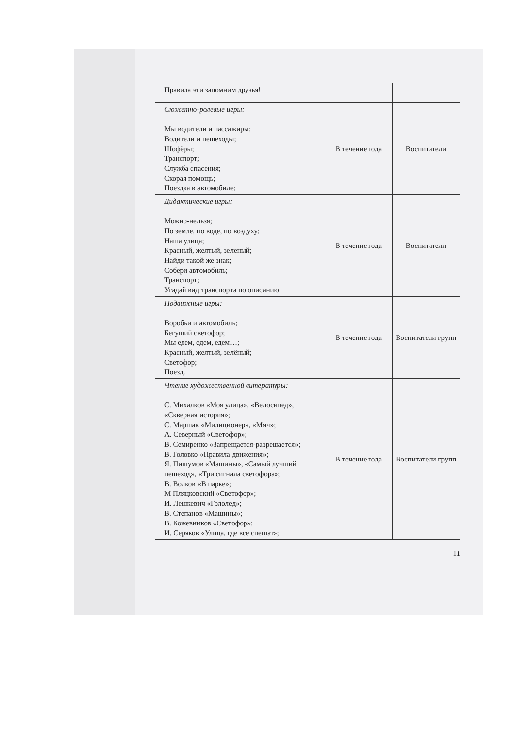| Правила эти запомним друзья! | | |
| Сюжетно-ролевые игры: Мы водители и пассажиры; Водители и пешеходы; Шофёры; Транспорт; Служба спасения; Скорая помощь; Поездка в автомобиле; | В течение года | Воспитатели |
| Дидактические игры: Можно-нельзя; По земле, по воде, по воздуху; Наша улица; Красный, желтый, зеленый; Найди такой же знак; Собери автомобиль; Транспорт; Угадай вид транспорта по описанию | В течение года | Воспитатели |
| Подвижные игры: Воробьи и автомобиль; Бегущий светофор; Мы едем, едем, едем…; Красный, желтый, зелёный; Светофор; Поезд. | В течение года | Воспитатели групп |
| Чтение художественной литературы: С. Михалков «Моя улица», «Велосипед», «Скверная история»; С. Маршак «Милиционер», «Мяч»; А. Северный «Светофор»; В. Семиренко «Запрещается-разрешается»; В. Головко «Правила движения»; Я. Пишумов «Машины», «Самый лучший пешеход», «Три сигнала светофора»; В. Волков «В парке»; М Пляцковский «Светофор»; И. Лешкевич «Гололед»; В. Степанов «Машины»; В. Кожевников «Светофор»; И. Серяков «Улица, где все спешат»; | В течение года | Воспитатели групп |
11